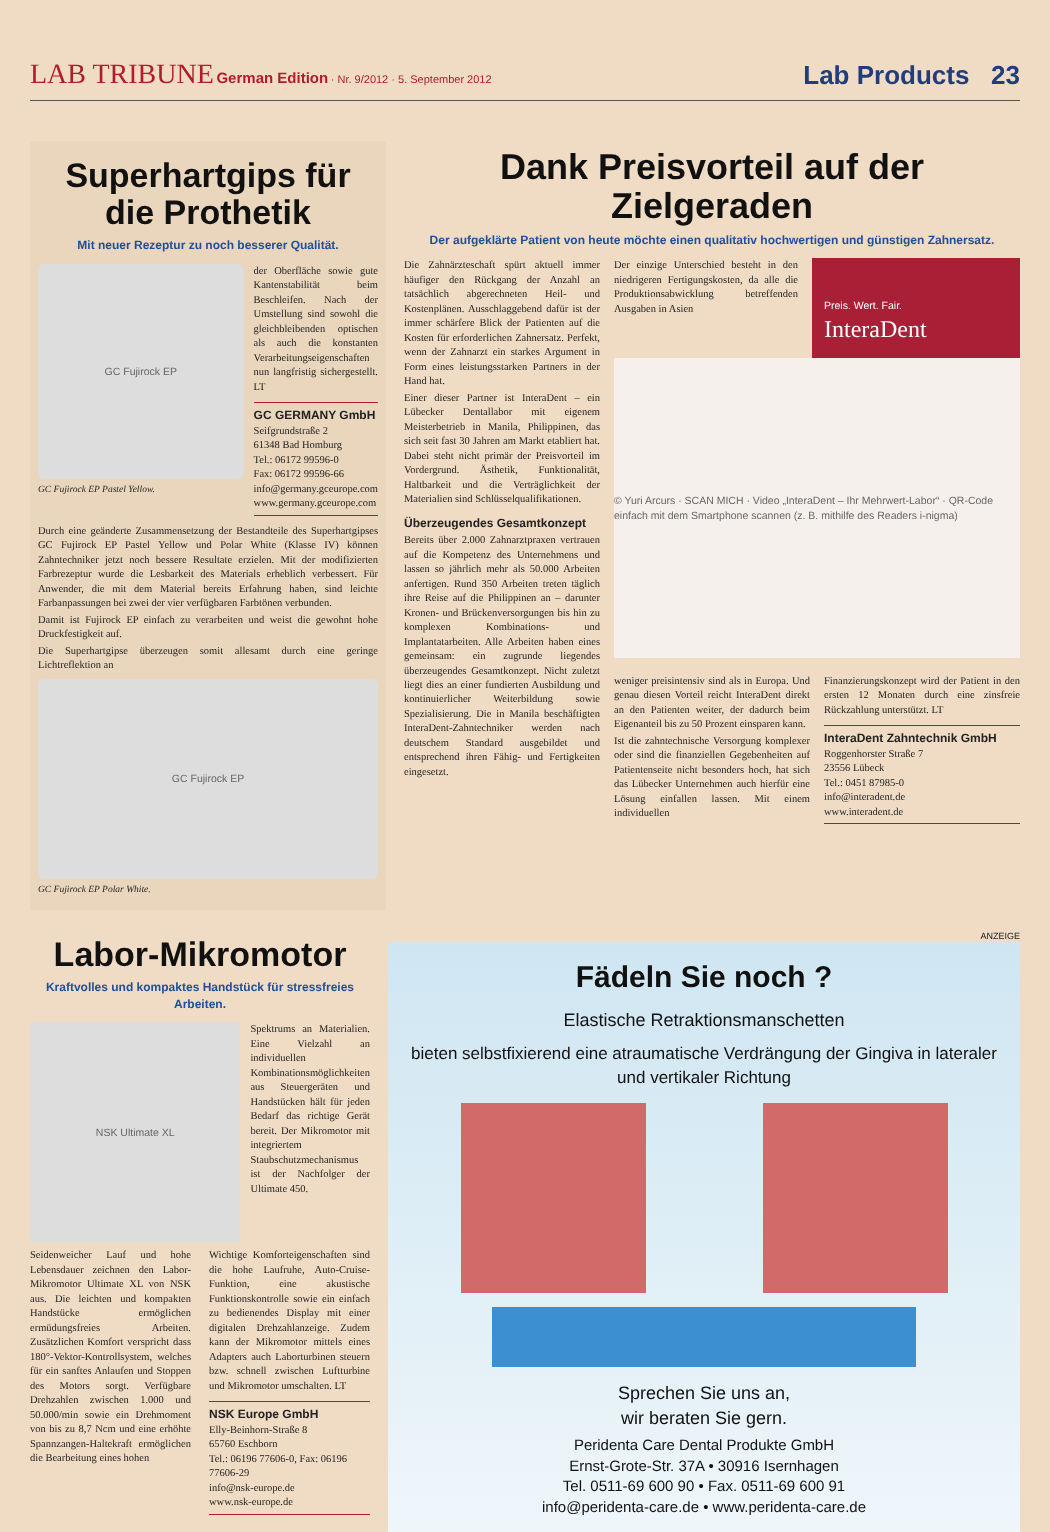LAB TRIBUNE German Edition · Nr. 9/2012 · 5. September 2012
Lab Products 23
Superhartgips für die Prothetik
Mit neuer Rezeptur zu noch besserer Qualität.
GC Fujirock EP
GC Fujirock EP Pastel Yellow.
der Oberfläche sowie gute Kantenstabilität beim Beschleifen. Nach der Umstellung sind sowohl die gleichbleibenden optischen als auch die konstanten Verarbeitungseigenschaften nun langfristig sichergestellt. LT
GC GERMANY GmbH
Seifgrundstraße 2
61348 Bad Homburg
Tel.: 06172 99596-0
Fax: 06172 99596-66
info@germany.gceurope.com
www.germany.gceurope.com
Durch eine geänderte Zusammensetzung der Bestandteile des Superhartgipses GC Fujirock EP Pastel Yellow und Polar White (Klasse IV) können Zahntechniker jetzt noch bessere Resultate erzielen. Mit der modifizierten Farbrezeptur wurde die Lesbarkeit des Materials erheblich verbessert. Für Anwender, die mit dem Material bereits Erfahrung haben, sind leichte Farbanpassungen bei zwei der vier verfügbaren Farbtönen verbunden.
Damit ist Fujirock EP einfach zu verarbeiten und weist die gewohnt hohe Druckfestigkeit auf.
Die Superhartgipse überzeugen somit allesamt durch eine geringe Lichtreflektion an
GC Fujirock EP
GC Fujirock EP Polar White.
Dank Preisvorteil auf der Zielgeraden
Der aufgeklärte Patient von heute möchte einen qualitativ hochwertigen und günstigen Zahnersatz.
Die Zahnärzteschaft spürt aktuell immer häufiger den Rückgang der Anzahl an tatsächlich abgerechneten Heil- und Kostenplänen. Ausschlaggebend dafür ist der immer schärfere Blick der Patienten auf die Kosten für erforderlichen Zahnersatz. Perfekt, wenn der Zahnarzt ein starkes Argument in Form eines leistungsstarken Partners in der Hand hat.
Einer dieser Partner ist InteraDent – ein Lübecker Dentallabor mit eigenem Meisterbetrieb in Manila, Philippinen, das sich seit fast 30 Jahren am Markt etabliert hat. Dabei steht nicht primär der Preisvorteil im Vordergrund. Ästhetik, Funktionalität, Haltbarkeit und die Verträglichkeit der Materialien sind Schlüsselqualifikationen.
Überzeugendes Gesamtkonzept
Bereits über 2.000 Zahnarztpraxen vertrauen auf die Kompetenz des Unternehmens und lassen so jährlich mehr als 50.000 Arbeiten anfertigen. Rund 350 Arbeiten treten täglich ihre Reise auf die Philippinen an – darunter Kronen- und Brückenversorgungen bis hin zu komplexen Kombinations- und Implantatarbeiten. Alle Arbeiten haben eines gemeinsam: ein zugrunde liegendes überzeugendes Gesamtkonzept. Nicht zuletzt liegt dies an einer fundierten Ausbildung und kontinuierlicher Weiterbildung sowie Spezialisierung. Die in Manila beschäftigten InteraDent-Zahntechniker werden nach deutschem Standard ausgebildet und entsprechend ihren Fähig- und Fertigkeiten eingesetzt.
Der einzige Unterschied besteht in den niedrigeren Fertigungskosten, da alle die Produktionsabwicklung betreffenden Ausgaben in Asien
Preis. Wert. Fair.
InteraDent
© Yuri Arcurs · SCAN MICH · Video „InteraDent – Ihr Mehrwert-Labor“ · QR-Code einfach mit dem Smartphone scannen (z. B. mithilfe des Readers i-nigma)
weniger preisintensiv sind als in Europa. Und genau diesen Vorteil reicht InteraDent direkt an den Patienten weiter, der dadurch beim Eigenanteil bis zu 50 Prozent einsparen kann.
Ist die zahntechnische Versorgung komplexer oder sind die finanziellen Gegebenheiten auf Patientenseite nicht besonders hoch, hat sich das Lübecker Unternehmen auch hierfür eine Lösung einfallen lassen. Mit einem individuellen
Finanzierungskonzept wird der Patient in den ersten 12 Monaten durch eine zinsfreie Rückzahlung unterstützt. LT
InteraDent Zahntechnik GmbH
Roggenhorster Straße 7
23556 Lübeck
Tel.: 0451 87985-0
info@interadent.de
www.interadent.de
Labor-Mikromotor
Kraftvolles und kompaktes Handstück für stressfreies Arbeiten.
NSK Ultimate XL
Spektrums an Materialien. Eine Vielzahl an individuellen Kombinationsmöglichkeiten aus Steuergeräten und Handstücken hält für jeden Bedarf das richtige Gerät bereit. Der Mikromotor mit integriertem Staubschutzmechanismus ist der Nachfolger der Ultimate 450.
Seidenweicher Lauf und hohe Lebensdauer zeichnen den Labor-Mikromotor Ultimate XL von NSK aus. Die leichten und kompakten Handstücke ermöglichen ermüdungsfreies Arbeiten. Zusätzlichen Komfort verspricht dass 180°-Vektor-Kontrollsystem, welches für ein sanftes Anlaufen und Stoppen des Motors sorgt. Verfügbare Drehzahlen zwischen 1.000 und 50.000/min sowie ein Drehmoment von bis zu 8,7 Ncm und eine erhöhte Spannzangen-Haltekraft ermöglichen die Bearbeitung eines hohen
Wichtige Komforteigenschaften sind die hohe Laufruhe, Auto-Cruise-Funktion, eine akustische Funktionskontrolle sowie ein einfach zu bedienendes Display mit einer digitalen Drehzahlanzeige. Zudem kann der Mikromotor mittels eines Adapters auch Laborturbinen steuern bzw. schnell zwischen Luftturbine und Mikromotor umschalten. LT
NSK Europe GmbH
Elly-Beinhorn-Straße 8
65760 Eschborn
Tel.: 06196 77606-0, Fax: 06196 77606-29
info@nsk-europe.de
www.nsk-europe.de
ANZEIGE
Fädeln Sie noch ?
Elastische Retraktionsmanschetten
bieten selbstfixierend eine atraumatische Verdrängung der Gingiva in lateraler und vertikaler Richtung
Sprechen Sie uns an,
wir beraten Sie gern.
Peridenta Care Dental Produkte GmbH
Ernst-Grote-Str. 37A • 30916 Isernhagen
Tel. 0511-69 600 90 • Fax. 0511-69 600 91
info@peridenta-care.de • www.peridenta-care.de